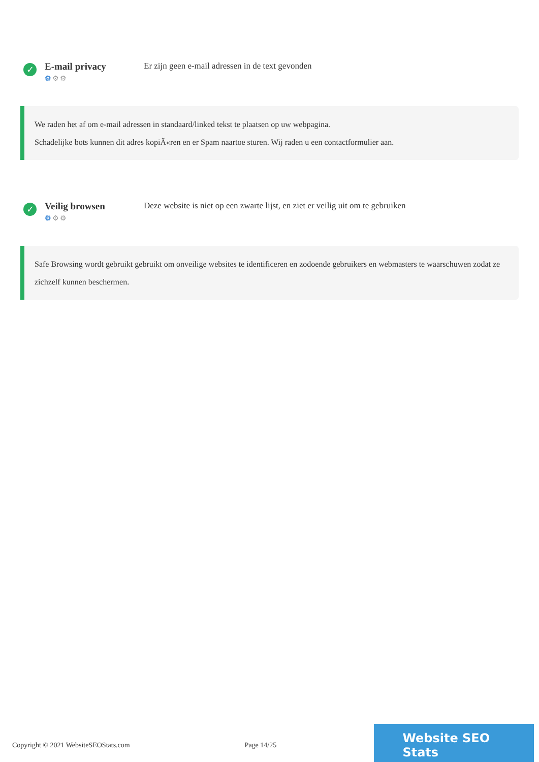✓
E-mail privacy
⚙⚙⚙
Er zijn geen e-mail adressen in de text gevonden
We raden het af om e-mail adressen in standaard/linked tekst te plaatsen op uw webpagina.
Schadelijke bots kunnen dit adres kopiÃ«ren en er Spam naartoe sturen. Wij raden u een contactformulier aan.
✓
Veilig browsen
⚙⚙⚙
Deze website is niet op een zwarte lijst, en ziet er veilig uit om te gebruiken
Safe Browsing wordt gebruikt gebruikt om onveilige websites te identificeren en zodoende gebruikers en webmasters te waarschuwen zodat ze zichzelf kunnen beschermen.
Copyright © 2021 WebsiteSEOStats.com Page 14/25
Website SEO Stats